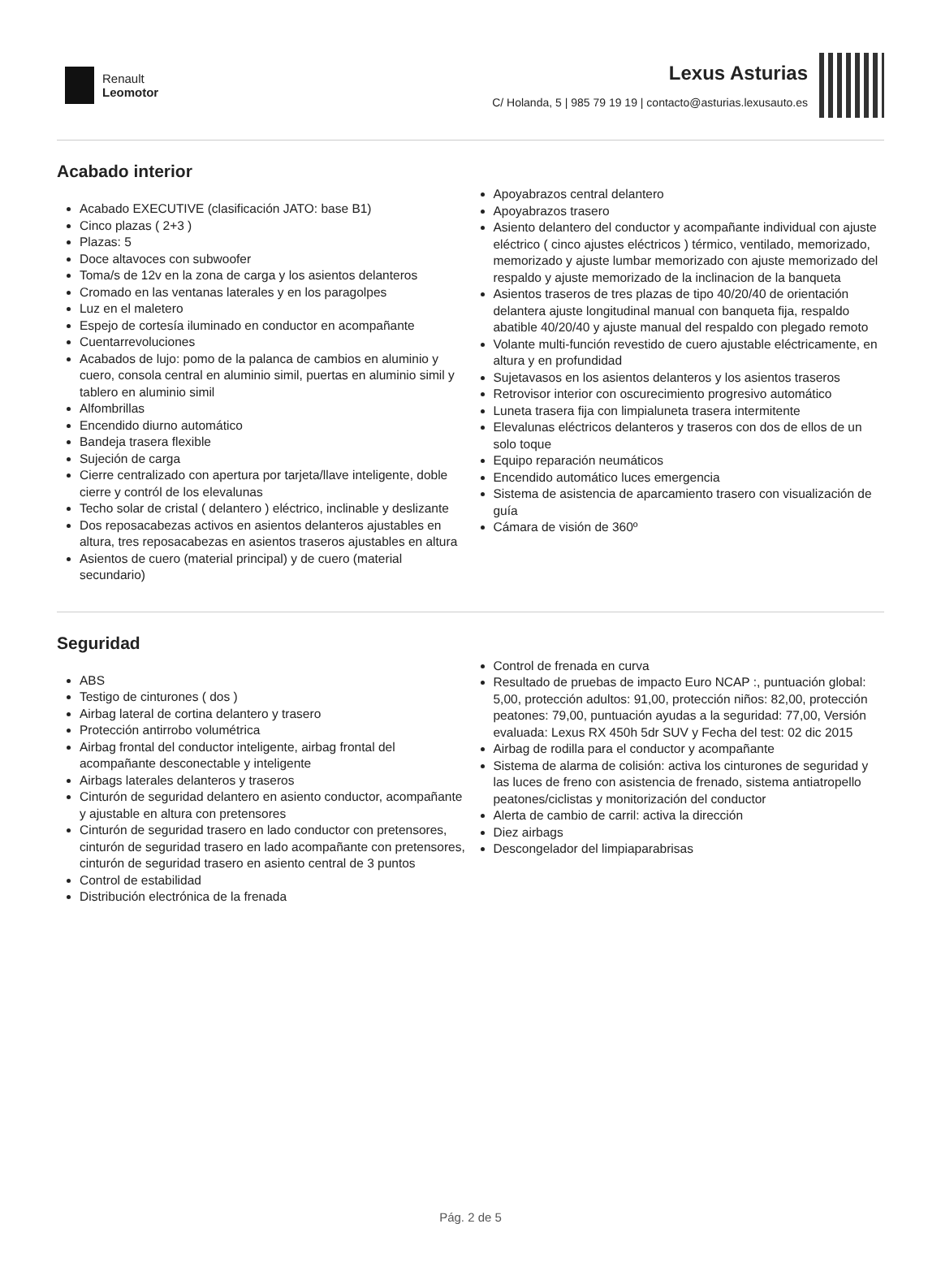Renault
Leomotor
Lexus Asturias
C/ Holanda, 5 | 985 79 19 19 | contacto@asturias.lexusauto.es
Acabado interior
Acabado EXECUTIVE (clasificación JATO: base B1)
Cinco plazas ( 2+3 )
Plazas: 5
Doce altavoces con subwoofer
Toma/s de 12v en la zona de carga y los asientos delanteros
Cromado en las ventanas laterales y en los paragolpes
Luz en el maletero
Espejo de cortesía iluminado en conductor en acompañante
Cuentarrevoluciones
Acabados de lujo: pomo de la palanca de cambios en aluminio y cuero, consola central en aluminio simil, puertas en aluminio simil y tablero en aluminio simil
Alfombrillas
Encendido diurno automático
Bandeja trasera flexible
Sujeción de carga
Cierre centralizado con apertura por tarjeta/llave inteligente, doble cierre y contról de los elevalunas
Techo solar de cristal ( delantero ) eléctrico, inclinable y deslizante
Dos reposacabezas activos en asientos delanteros ajustables en altura, tres reposacabezas en asientos traseros ajustables en altura
Asientos de cuero (material principal) y de cuero (material secundario)
Apoyabrazos central delantero
Apoyabrazos trasero
Asiento delantero del conductor y acompañante individual con ajuste eléctrico ( cinco ajustes eléctricos ) térmico, ventilado, memorizado, memorizado y ajuste lumbar memorizado con ajuste memorizado del respaldo y ajuste memorizado de la inclinacion de la banqueta
Asientos traseros de tres plazas de tipo 40/20/40 de orientación delantera ajuste longitudinal manual con banqueta fija, respaldo abatible 40/20/40 y ajuste manual del respaldo con plegado remoto
Volante multi-función revestido de cuero ajustable eléctricamente, en altura y en profundidad
Sujetavasos en los asientos delanteros y los asientos traseros
Retrovisor interior con oscurecimiento progresivo automático
Luneta trasera fija con limpialuneta trasera intermitente
Elevalunas eléctricos delanteros y traseros con dos de ellos de un solo toque
Equipo reparación neumáticos
Encendido automático luces emergencia
Sistema de asistencia de aparcamiento trasero con visualización de guía
Cámara de visión de 360º
Seguridad
ABS
Testigo de cinturones ( dos )
Airbag lateral de cortina delantero y trasero
Protección antirrobo volumétrica
Airbag frontal del conductor inteligente, airbag frontal del acompañante desconectable y inteligente
Airbags laterales delanteros y traseros
Cinturón de seguridad delantero en asiento conductor, acompañante y ajustable en altura con pretensores
Cinturón de seguridad trasero en lado conductor con pretensores, cinturón de seguridad trasero en lado acompañante con pretensores, cinturón de seguridad trasero en asiento central de 3 puntos
Control de estabilidad
Distribución electrónica de la frenada
Control de frenada en curva
Resultado de pruebas de impacto Euro NCAP :, puntuación global: 5,00, protección adultos: 91,00, protección niños: 82,00, protección peatones: 79,00, puntuación ayudas a la seguridad: 77,00, Versión evaluada: Lexus RX 450h 5dr SUV y Fecha del test: 02 dic 2015
Airbag de rodilla para el conductor y acompañante
Sistema de alarma de colisión: activa los cinturones de seguridad y las luces de freno con asistencia de frenado, sistema antiatropello peatones/ciclistas y monitorización del conductor
Alerta de cambio de carril: activa la dirección
Diez airbags
Descongelador del limpiaparabrisas
Pág. 2 de 5